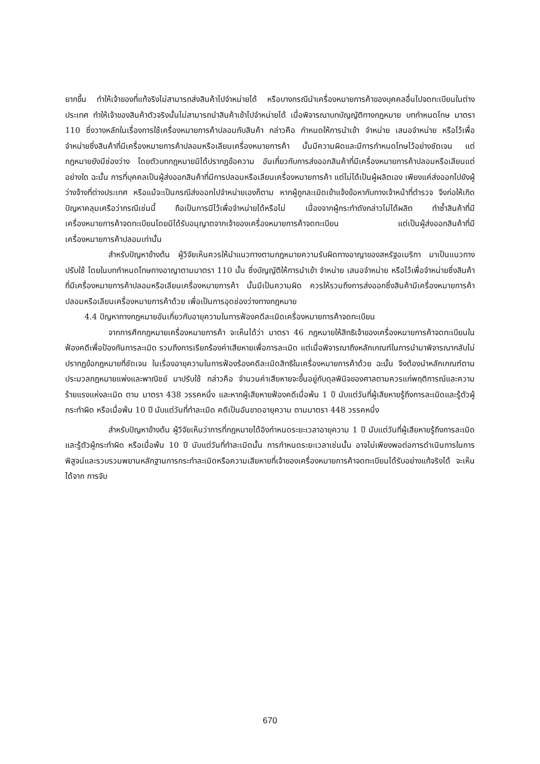ยากขึ้น ทำให้เจ้าของที่แท้จริงไม่สามารถส่งสินค้าไปจำหน่ายได้ หรือบางกรณีนำเครื่องหมายการค้าของบุคคลอื่นไปจดทะเบียนในต่างประเทศ ทำให้เจ้าของสินค้าตัวจริงนั้นไม่สามารถนำสินค้าเข้าไปจำหน่ายได้ เมื่อพิจารณาบทบัญญัติทางกฎหมาย บทกำหนดโทษ มาตรา 110 ซึ่งวางหลักในเรื่องการใช้เครื่องหมายการค้าปลอมกับสินค้า กล่าวคือ กำหนดให้การนำเข้า จำหน่าย เสนอจำหน่าย หรือไว้เพื่อจำหน่ายซึ่งสินค้าที่มีเครื่องหมายการค้าปลอมหรือเลียนเครื่องหมายการค้า นั้นมีความผิดและมีการกำหนดโทษไว้อย่างชัดเจน แต่กฎหมายยังมีช่องว่าง โดยตัวบทกฎหมายมิได้ปรากฏข้อความ อันเกี่ยวกับการส่งออกสินค้าที่มีเครื่องหมายการค้าปลอมหรือเลียนแต่อย่างใด ฉะนั้น การที่บุคคลเป็นผู้ส่งออกสินค้าที่มีการปลอมหรือเลียนเครื่องหมายการค้า แต่ไม่ได้เป็นผู้ผลิตเอง เพียงแค่ส่งออกไปยังผู้ว่างจ้างที่ต่างประเทศ หรือแม้จะเป็นกรณีส่งออกไปจำหน่ายเองก็ตาม หากผู้ถูกละเมิดเข้าแจ้งข้อหากับทางเจ้าหน้าที่ตำรวจ จึงก่อให้เกิดปัญหาคลุมเครือว่ากรณีเช่นนี้ ถือเป็นการมีไว้เพื่อจำหน่ายได้หรือไม่ เนื่องจากผู้กระทำดังกล่าวไม่ได้ผลิต ทำซ้ำสินค้าที่มีเครื่องหมายการค้าจดทะเบียนโดยมิได้รับอนุญาตจากเจ้าของเครื่องหมายการค้าจดทะเบียน แต่เป็นผู้ส่งออกสินค้าที่มีเครื่องหมายการค้าปลอมเท่านั้น
สำหรับปัญหาข้างต้น ผู้วิจัยเห็นควรให้นำแนวทางตามกฎหมายความรับผิดทางอาญาของสหรัฐอเมริกา มาเป็นแนวทางปรับใช้ โดยในบทกำหนดโทษทางอาญาตามมาตรา 110 นั้น ซึ่งบัญญัติให้การนำเข้า จำหน่าย เสนอจำหน่าย หรือไว้เพื่อจำหน่ายซึ่งสินค้าที่มีเครื่องหมายการค้าปลอมหรือเลียนเครื่องหมายการค้า นั้นมีเป็นความผิด ควรให้รวมถึงการส่งออกซึ่งสินค้ามีเครื่องหมายการค้าปลอมหรือเลียนเครื่องหมายการค้าด้วย เพื่อเป็นการอุดช่องว่างทางกฎหมาย
4.4 ปัญหาทางกฎหมายอันเกี่ยวกับอายุความในการฟ้องคดีละเมิดเครื่องหมายการค้าจดทะเบียน
จากการศึกกฎหมายเครื่องหมายการค้า จะเห็นได้ว่า มาตรา 46 กฎหมายให้สิทธิเจ้าของเครื่องหมายการค้าจดทะเบียนในฟ้องคดีเพื่อป้องกันการละเมิด รวมถึงการเรียกร้องค่าเสียหายเพื่อการละเมิด แต่เมื่อพิจารณาถึงหลักเกณฑ์ในการนำมาพิจารณากลับไม่ปรากฏข้อกฎหมายที่ชัดเจน ในเรื่องอายุความในการฟ้องร้องคดีละเมิดสิทธิในเครื่องหมายการค้าด้วย ฉะนั้น จึงต้องนำหลักเกณฑ์ตามประมวลกฎหมายแพ่งและพาณิชย์ มาปรับใช้ กล่าวคือ จำนวนค่าเสียหายจะขึ้นอยู่กับดุลพินิจของศาลตามควรแก่พฤติการณ์และความร้ายแรงแห่งละเมิด ตาม มาตรา 438 วรรคหนึ่ง และหากผู้เสียหายฟ้องคดีเมื่อพ้น 1 ปี นับแต่วันที่ผู้เสียหายรู้ถึงการละเมิดและรู้ตัวผู้กระทำผิด หรือเมื่อพ้น 10 ปี นับแต่วันที่ทำละเมิด คดีเป็นอันขาดอายุความ ตามมาตรา 448 วรรคหนึ่ง
สำหรับปัญหาข้างต้น ผู้วิจัยเห็นว่าการที่กฎหมายได้อิงกำหนดระยะเวลาอายุความ 1 ปี นับแต่วันที่ผู้เสียหายรู้ถึงการละเมิดและรู้ตัวผู้กระทำผิด หรือเมื่อพ้น 10 ปี นับแต่วันที่ทำละเมิดนั้น การกำหนดระยะเวลาเช่นนั้น อาจไม่เพียงพอต่อการดำเนินการในการพิสูจน์และรวบรวมพยานหลักฐานการกระทำละเมิดหรือความเสียหายที่เจ้าของเครื่องหมายการค้าจดทะเบียนได้รับอย่างแท้จริงได้ จะเห็นได้จาก การจับ
670